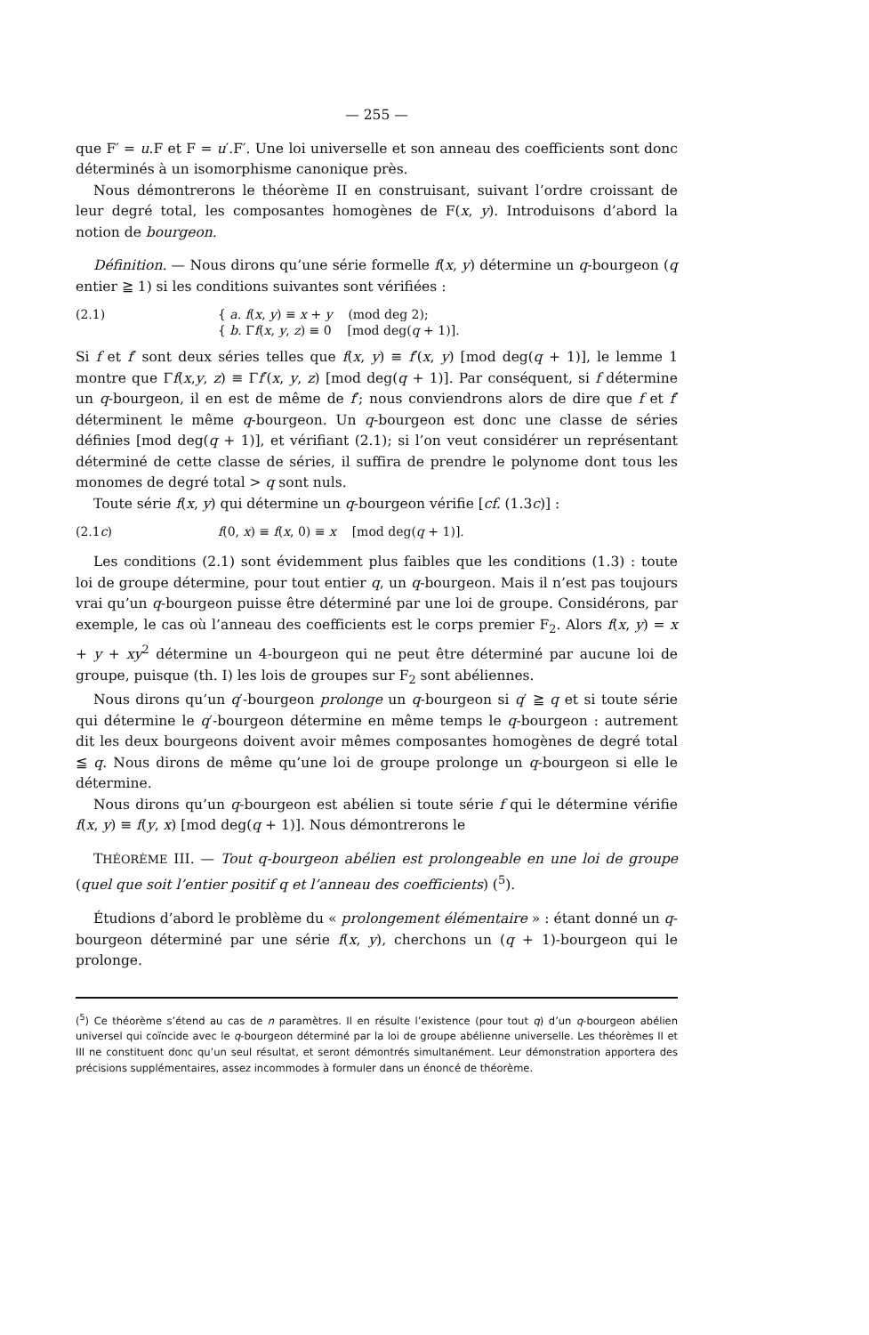— 255 —
que F′ = u.F et F = u′.F′. Une loi universelle et son anneau des coefficients sont donc déterminés à un isomorphisme canonique près.
Nous démontrerons le théorème II en construisant, suivant l’ordre croissant de leur degré total, les composantes homogènes de F(x, y). Introduisons d’abord la notion de bourgeon.
Définition. — Nous dirons qu’une série formelle f(x, y) détermine un q-bourgeon (q entier ≧ 1) si les conditions suivantes sont vérifiées :
(2.1) { a. f(x, y) ≡ x + y (mod deg 2);
{ b. Γf(x, y, z) ≡ 0 [mod deg(q + 1)].
Si f et f′ sont deux séries telles que f(x, y) ≡ f′(x, y) [mod deg(q + 1)], le lemme 1 montre que Γf(x,y, z) ≡ Γf′(x, y, z) [mod deg(q + 1)]. Par conséquent, si f détermine un q-bourgeon, il en est de même de f′; nous conviendrons alors de dire que f et f′ déterminent le même q-bourgeon. Un q-bourgeon est donc une classe de séries définies [mod deg(q + 1)], et vérifiant (2.1); si l’on veut considérer un représentant déterminé de cette classe de séries, il suffira de prendre le polynome dont tous les monomes de degré total > q sont nuls.
Toute série f(x, y) qui détermine un q-bourgeon vérifie [cf. (1.3c)] :
(2.1c) f(0, x) ≡ f(x, 0) ≡ x [mod deg(q + 1)].
Les conditions (2.1) sont évidemment plus faibles que les conditions (1.3) : toute loi de groupe détermine, pour tout entier q, un q-bourgeon. Mais il n’est pas toujours vrai qu’un q-bourgeon puisse être déterminé par une loi de groupe. Considérons, par exemple, le cas où l’anneau des coefficients est le corps premier F<sub>2</sub>. Alors f(x, y) = x + y + xy<sup>2</sup> détermine un 4-bourgeon qui ne peut être déterminé par aucune loi de groupe, puisque (th. I) les lois de groupes sur F<sub>2</sub> sont abéliennes.
Nous dirons qu’un q′-bourgeon prolonge un q-bourgeon si q′ ≧ q et si toute série qui détermine le q′-bourgeon détermine en même temps le q-bourgeon : autrement dit les deux bourgeons doivent avoir mêmes composantes homogènes de degré total ≦ q. Nous dirons de même qu’une loi de groupe prolonge un q-bourgeon si elle le détermine.
Nous dirons qu’un q-bourgeon est abélien si toute série f qui le détermine vérifie f(x, y) ≡ f(y, x) [mod deg(q + 1)]. Nous démontrerons le
THÉORÈME III. — Tout q-bourgeon abélien est prolongeable en une loi de groupe (quel que soit l’entier positif q et l’anneau des coefficients) (<sup>5</sup>).
Étudions d’abord le problème du « prolongement élémentaire » : étant donné un q-bourgeon déterminé par une série f(x, y), cherchons un (q + 1)-bourgeon qui le prolonge.
(<sup>5</sup>) Ce théorème s’étend au cas de n paramètres. Il en résulte l’existence (pour tout q) d’un q-bourgeon abélien universel qui coïncide avec le q-bourgeon déterminé par la loi de groupe abélienne universelle. Les théorèmes II et III ne constituent donc qu’un seul résultat, et seront démontrés simultanément. Leur démonstration apportera des précisions supplémentaires, assez incommodes à formuler dans un énoncé de théorème.